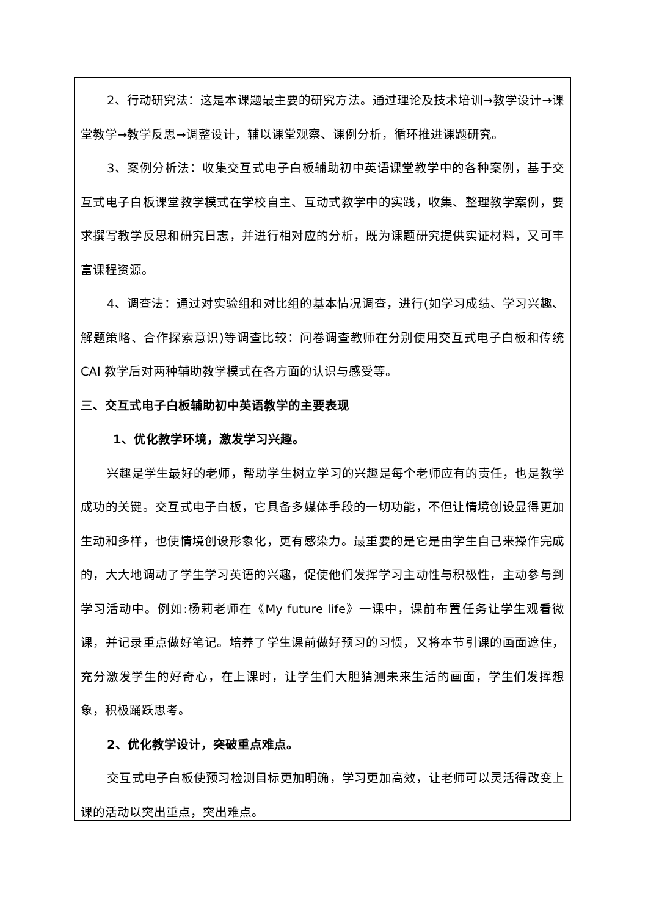2、行动研究法：这是本课题最主要的研究方法。通过理论及技术培训→教学设计→课堂教学→教学反思→调整设计，辅以课堂观察、课例分析，循环推进课题研究。
3、案例分析法：收集交互式电子白板辅助初中英语课堂教学中的各种案例，基于交互式电子白板课堂教学模式在学校自主、互动式教学中的实践，收集、整理教学案例，要求撰写教学反思和研究日志，并进行相对应的分析，既为课题研究提供实证材料，又可丰富课程资源。
4、调查法：通过对实验组和对比组的基本情况调查，进行(如学习成绩、学习兴趣、解题策略、合作探索意识)等调查比较：问卷调查教师在分别使用交互式电子白板和传统 CAI 教学后对两种辅助教学模式在各方面的认识与感受等。
三、交互式电子白板辅助初中英语教学的主要表现
1、优化教学环境，激发学习兴趣。
兴趣是学生最好的老师，帮助学生树立学习的兴趣是每个老师应有的责任，也是教学成功的关键。交互式电子白板，它具备多媒体手段的一切功能，不但让情境创设显得更加生动和多样，也使情境创设形象化，更有感染力。最重要的是它是由学生自己来操作完成的，大大地调动了学生学习英语的兴趣，促使他们发挥学习主动性与积极性，主动参与到学习活动中。例如:杨莉老师在《My future life》一课中，课前布置任务让学生观看微课，并记录重点做好笔记。培养了学生课前做好预习的习惯，又将本节引课的画面遮住，充分激发学生的好奇心，在上课时，让学生们大胆猜测未来生活的画面，学生们发挥想象，积极踊跃思考。
2、优化教学设计，突破重点难点。
交互式电子白板使预习检测目标更加明确，学习更加高效，让老师可以灵活得改变上课的活动以突出重点，突出难点。